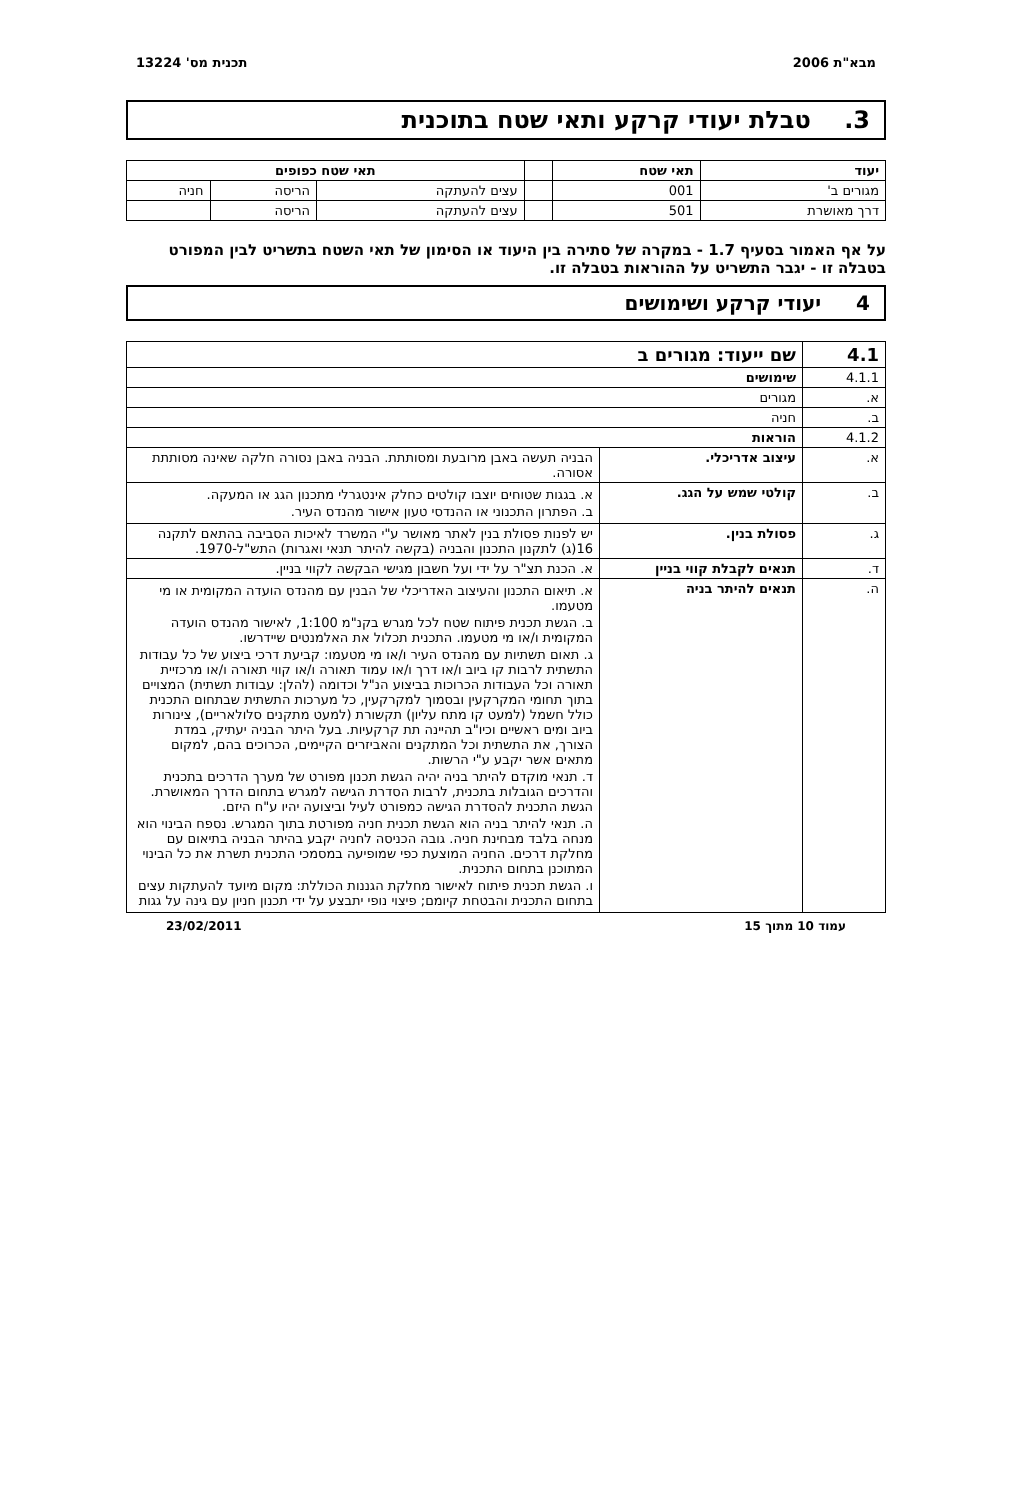מבא"ת 2006 תכנית מס' 13224
3. טבלת יעודי קרקע ותאי שטח בתוכנית
| יעוד | תאי שטח | | תאי שטח כפופים | | |
| --- | --- | --- | --- | --- | --- |
| מגורים ב' | 001 | | עצים להעתקה | הריסה | חניה |
| דרך מאושרת | 501 | | עצים להעתקה | הריסה | |
על אף האמור בסעיף 1.7 - במקרה של סתירה בין היעוד או הסימון של תאי השטח בתשריט לבין המפורט בטבלה זו - יגבר התשריט על ההוראות בטבלה זו.
4 יעודי קרקע ושימושים
| 4.1 | שם ייעוד: מגורים ב | |
| --- | --- | --- |
| 4.1.1 | שימושים | |
| א. | מגורים | |
| ב. | חניה | |
| 4.1.2 | הוראות | |
| א. | עיצוב אדריכלי. | הבניה תעשה באבן מרובעת ומסותתת. הבניה באבן נסורה חלקה שאינה מסותתת אסורה. |
| ב. | קולטי שמש על הגג. | א. בגגות שטוחים יוצבו קולטים כחלק אינטגרלי מתכנון הגג או המעקה. ב. הפתרון התכנוני או ההנדסי טעון אישור מהנדס העיר. |
| ג. | פסולת בנין. | יש לפנות פסולת בנין לאתר מאושר ע"י המשרד לאיכות הסביבה בהתאם לתקנה 16(ג) לתקנון התכנון והבניה (בקשה להיתר תנאי ואגרות) התש"ל-1970. |
| ד. | תנאים לקבלת קווי בניין | א. הכנת תצ"ר על ידי ועל חשבון מגישי הבקשה לקווי בניין. |
| ה. | תנאים להיתר בניה | א. תיאום התכנון והעיצוב האדריכלי של הבנין עם מהנדס הועדה המקומית או מי מטעמו. ב. הגשת תכנית פיתוח שטח לכל מגרש בקנ"מ 1:100, לאישור מהנדס הועדה המקומית ו/או מי מטעמו. התכנית תכלול את האלמנטים שיידרשו. ג. תאום תשתיות עם מהנדס העיר ו/או מי מטעמו: קביעת דרכי ביצוע של כל עבודות התשתית לרבות קו ביוב ו/או דרך ו/או עמוד תאורה ו/או קווי תאורה ו/או מרכזיית תאורה וכל העבודות הכרוכות בביצוע הנ"ל וכדומה (להלן: עבודות תשתית) המצויים בתוך תחומי המקרקעין ובסמוך למקרקעין, כל מערכות התשתית שבתחום התכנית כולל חשמל (למעט קו מתח עליון) תקשורת (למעט מתקנים סלולאריים), צינורות ביוב ומים ראשיים וכיו"ב תהיינה תת קרקעיות. בעל היתר הבניה יעתיק, במדת הצורך, את התשתית וכל המתקנים והאביזרים הקיימים, הכרוכים בהם, למקום מתאים אשר יקבע ע"י הרשות. ד. תנאי מוקדם להיתר בניה יהיה הגשת תכנון מפורט של מערך הדרכים בתכנית והדרכים הגובלות בתכנית, לרבות הסדרת הגישה למגרש בתחום הדרך המאושרת. הגשת התכנית להסדרת הגישה כמפורט לעיל וביצועה יהיו ע"ח היזם. ה. תנאי להיתר בניה הוא הגשת תכנית חניה מפורטת בתוך המגרש. נספח הבינוי הוא מנחה בלבד מבחינת חניה. גובה הכניסה לחניה יקבע בהיתר הבניה בתיאום עם מחלקת דרכים. החניה המוצעת כפי שמופיעה במסמכי התכנית תשרת את כל הבינוי המתוכנן בתחום התכנית. ו. הגשת תכנית פיתוח לאישור מחלקת הגננות הכוללת: מקום מיועד להעתקות עצים בתחום התכנית והבטחת קיומם; פיצוי נופי יתבצע על ידי תכנון חניון עם גינה על גגות |
עמוד 10 מתוך 15 23/02/2011